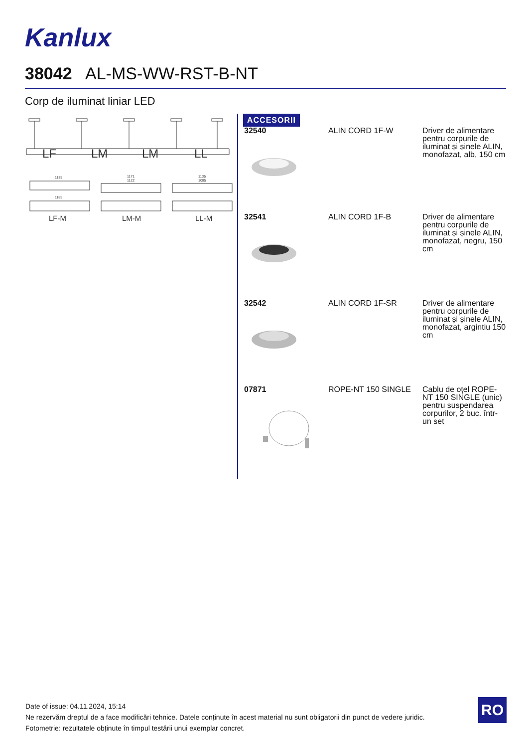Kanlux
38042 AL-MS-WW-RST-B-NT
Corp de iluminat liniar LED
LF
LM
LM
LL
1135
1171
1122
1135
1085
1185
LF-M
LM-M
LL-M
ACCESORII
| 32540 | ALIN CORD 1F-W | Driver de alimentare pentru corpurile de iluminat și șinele ALIN, monofazat, alb, 150 cm |
| 32541 | ALIN CORD 1F-B | Driver de alimentare pentru corpurile de iluminat și șinele ALIN, monofazat, negru, 150 cm |
| 32542 | ALIN CORD 1F-SR | Driver de alimentare pentru corpurile de iluminat și șinele ALIN, monofazat, argintiu 150 cm |
| 07871 | ROPE-NT 150 SINGLE | Cablu de oțel ROPE-NT 150 SINGLE (unic) pentru suspendarea corpurilor, 2 buc. într-un set |
Date of issue: 04.11.2024, 15:14
Ne rezervăm dreptul de a face modificări tehnice. Datele conținute în acest material nu sunt obligatorii din punct de vedere juridic.
Fotometrie: rezultatele obținute în timpul testării unui exemplar concret.
RO